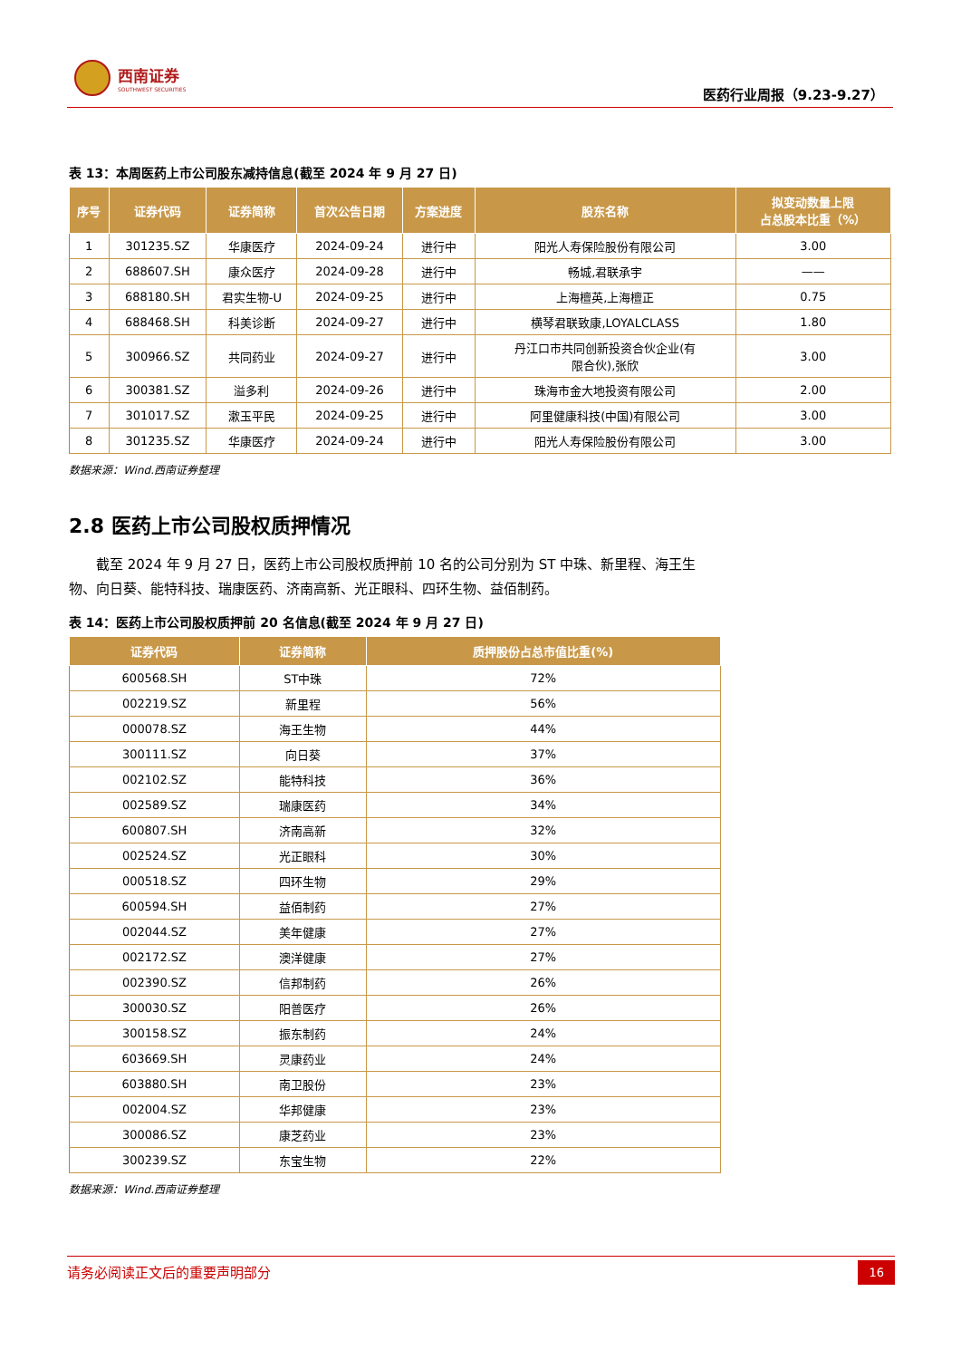西南证券
SOUTHWEST SECURITIES
医药行业周报（9.23-9.27）
表 13：本周医药上市公司股东减持信息(截至 2024 年 9 月 27 日)
| 序号 | 证券代码 | 证券简称 | 首次公告日期 | 方案进度 | 股东名称 | 拟变动数量上限 占总股本比重（%） |
| --- | --- | --- | --- | --- | --- | --- |
| 1 | 301235.SZ | 华康医疗 | 2024-09-24 | 进行中 | 阳光人寿保险股份有限公司 | 3.00 |
| 2 | 688607.SH | 康众医疗 | 2024-09-28 | 进行中 | 畅城,君联承宇 | —— |
| 3 | 688180.SH | 君实生物-U | 2024-09-25 | 进行中 | 上海檀英,上海檀正 | 0.75 |
| 4 | 688468.SH | 科美诊断 | 2024-09-27 | 进行中 | 横琴君联致康,LOYALCLASS | 1.80 |
| 5 | 300966.SZ | 共同药业 | 2024-09-27 | 进行中 | 丹江口市共同创新投资合伙企业(有 限合伙),张欣 | 3.00 |
| 6 | 300381.SZ | 溢多利 | 2024-09-26 | 进行中 | 珠海市金大地投资有限公司 | 2.00 |
| 7 | 301017.SZ | 漱玉平民 | 2024-09-25 | 进行中 | 阿里健康科技(中国)有限公司 | 3.00 |
| 8 | 301235.SZ | 华康医疗 | 2024-09-24 | 进行中 | 阳光人寿保险股份有限公司 | 3.00 |
数据来源：Wind.西南证券整理
2.8 医药上市公司股权质押情况
截至 2024 年 9 月 27 日，医药上市公司股权质押前 10 名的公司分别为 ST 中珠、新里程、海王生物、向日葵、能特科技、瑞康医药、济南高新、光正眼科、四环生物、益佰制药。
表 14：医药上市公司股权质押前 20 名信息(截至 2024 年 9 月 27 日)
| 证券代码 | 证券简称 | 质押股份占总市值比重(%) |
| --- | --- | --- |
| 600568.SH | ST中珠 | 72% |
| 002219.SZ | 新里程 | 56% |
| 000078.SZ | 海王生物 | 44% |
| 300111.SZ | 向日葵 | 37% |
| 002102.SZ | 能特科技 | 36% |
| 002589.SZ | 瑞康医药 | 34% |
| 600807.SH | 济南高新 | 32% |
| 002524.SZ | 光正眼科 | 30% |
| 000518.SZ | 四环生物 | 29% |
| 600594.SH | 益佰制药 | 27% |
| 002044.SZ | 美年健康 | 27% |
| 002172.SZ | 澳洋健康 | 27% |
| 002390.SZ | 信邦制药 | 26% |
| 300030.SZ | 阳普医疗 | 26% |
| 300158.SZ | 振东制药 | 24% |
| 603669.SH | 灵康药业 | 24% |
| 603880.SH | 南卫股份 | 23% |
| 002004.SZ | 华邦健康 | 23% |
| 300086.SZ | 康芝药业 | 23% |
| 300239.SZ | 东宝生物 | 22% |
数据来源：Wind.西南证券整理
请务必阅读正文后的重要声明部分 16